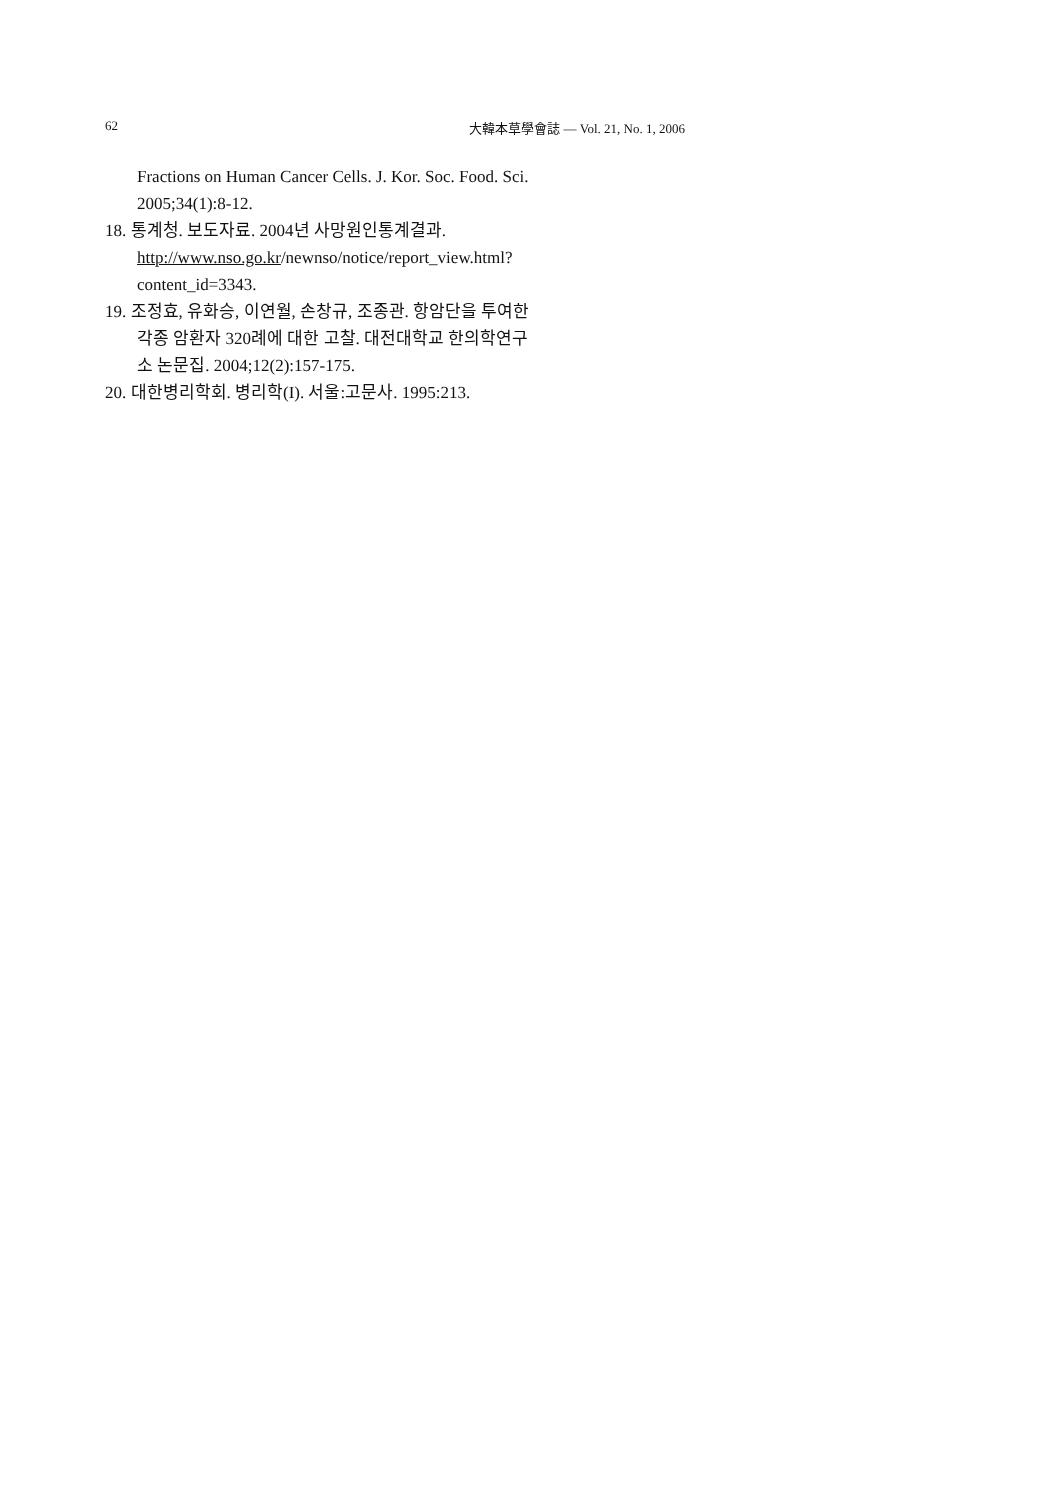62 大韓本草學會誌 — Vol. 21, No. 1, 2006
Fractions on Human Cancer Cells. J. Kor. Soc. Food. Sci. 2005;34(1):8-12.
18. 통계청. 보도자료. 2004년 사망원인통계결과. http://www.nso.go.kr/newnso/notice/report_view.html?content_id=3343.
19. 조정효, 유화승, 이연월, 손창규, 조종관. 항암단을 투여한 각종 암환자 320례에 대한 고찰. 대전대학교 한의학연구소 논문집. 2004;12(2):157-175.
20. 대한병리학회. 병리학(I). 서울:고문사. 1995:213.